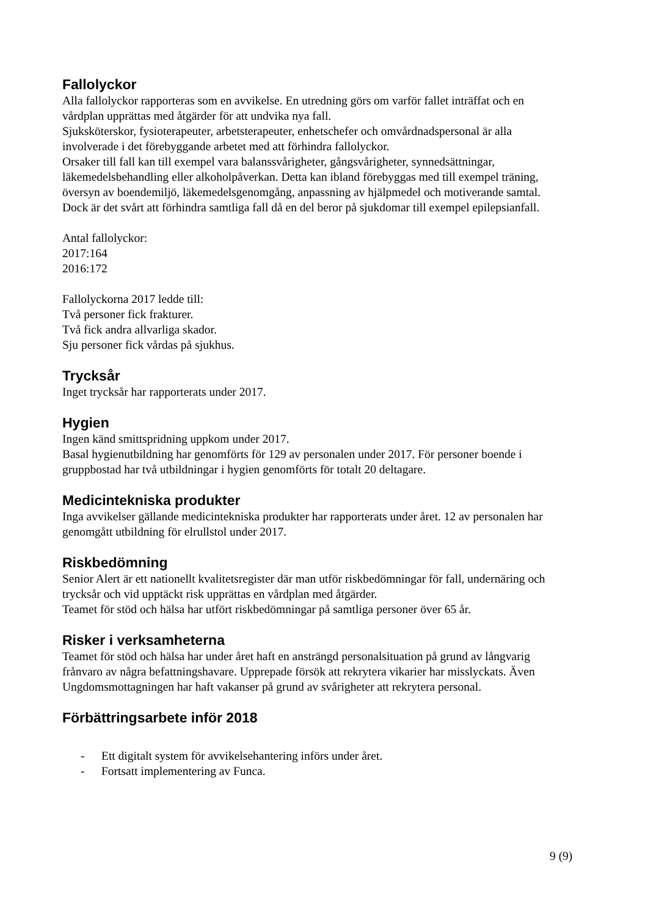Fallolyckor
Alla fallolyckor rapporteras som en avvikelse. En utredning görs om varför fallet inträffat och en vårdplan upprättas med åtgärder för att undvika nya fall.
Sjuksköterskor, fysioterapeuter, arbetsterapeuter, enhetschefer och omvårdnadspersonal är alla involverade i det förebyggande arbetet med att förhindra fallolyckor.
Orsaker till fall kan till exempel vara balanssvårigheter, gångsvårigheter, synnedsättningar, läkemedelsbehandling eller alkoholpåverkan. Detta kan ibland förebyggas med till exempel träning, översyn av boendemiljö, läkemedelsgenomgång, anpassning av hjälpmedel och motiverande samtal. Dock är det svårt att förhindra samtliga fall då en del beror på sjukdomar till exempel epilepsianfall.
Antal fallolyckor:
2017:164
2016:172
Fallolyckorna 2017 ledde till:
Två personer fick frakturer.
Två fick andra allvarliga skador.
Sju personer fick vårdas på sjukhus.
Trycksår
Inget trycksår har rapporterats under 2017.
Hygien
Ingen känd smittspridning uppkom under 2017.
Basal hygienutbildning har genomförts för 129 av personalen under 2017. För personer boende i gruppbostad har två utbildningar i hygien genomförts för totalt 20 deltagare.
Medicintekniska produkter
Inga avvikelser gällande medicintekniska produkter har rapporterats under året. 12 av personalen har genomgått utbildning för elrullstol under 2017.
Riskbedömning
Senior Alert är ett nationellt kvalitetsregister där man utför riskbedömningar för fall, undernäring och trycksår och vid upptäckt risk upprättas en vårdplan med åtgärder.
Teamet för stöd och hälsa har utfört riskbedömningar på samtliga personer över 65 år.
Risker i verksamheterna
Teamet för stöd och hälsa har under året haft en ansträngd personalsituation på grund av långvarig frånvaro av några befattningshavare. Upprepade försök att rekrytera vikarier har misslyckats. Även Ungdomsmottagningen har haft vakanser på grund av svårigheter att rekrytera personal.
Förbättringsarbete inför 2018
- Ett digitalt system för avvikelsehantering införs under året.
- Fortsatt implementering av Funca.
9 (9)